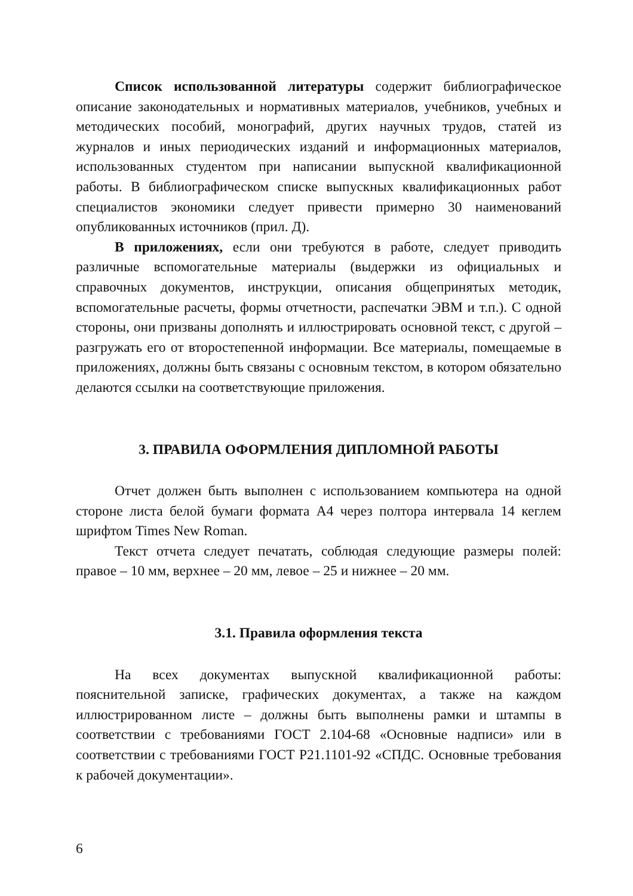Список использованной литературы содержит библиографическое описание законодательных и нормативных материалов, учебников, учебных и методических пособий, монографий, других научных трудов, статей из журналов и иных периодических изданий и информационных материалов, использованных студентом при написании выпускной квалификационной работы. В библиографическом списке выпускных квалификационных работ специалистов экономики следует привести примерно 30 наименований опубликованных источников (прил. Д).
В приложениях, если они требуются в работе, следует приводить различные вспомогательные материалы (выдержки из официальных и справочных документов, инструкции, описания общепринятых методик, вспомогательные расчеты, формы отчетности, распечатки ЭВМ и т.п.). С одной стороны, они призваны дополнять и иллюстрировать основной текст, с другой – разгружать его от второстепенной информации. Все материалы, помещаемые в приложениях, должны быть связаны с основным текстом, в котором обязательно делаются ссылки на соответствующие приложения.
3. ПРАВИЛА ОФОРМЛЕНИЯ ДИПЛОМНОЙ РАБОТЫ
Отчет должен быть выполнен с использованием компьютера на одной стороне листа белой бумаги формата А4 через полтора интервала 14 кеглем шрифтом Times New Roman.
Текст отчета следует печатать, соблюдая следующие размеры полей: правое – 10 мм, верхнее – 20 мм, левое – 25 и нижнее – 20 мм.
3.1. Правила оформления текста
На всех документах выпускной квалификационной работы: пояснительной записке, графических документах, а также на каждом иллюстрированном листе – должны быть выполнены рамки и штампы в соответствии с требованиями ГОСТ 2.104-68 «Основные надписи» или в соответствии с требованиями ГОСТ Р21.1101-92 «СПДС. Основные требования к рабочей документации».
6